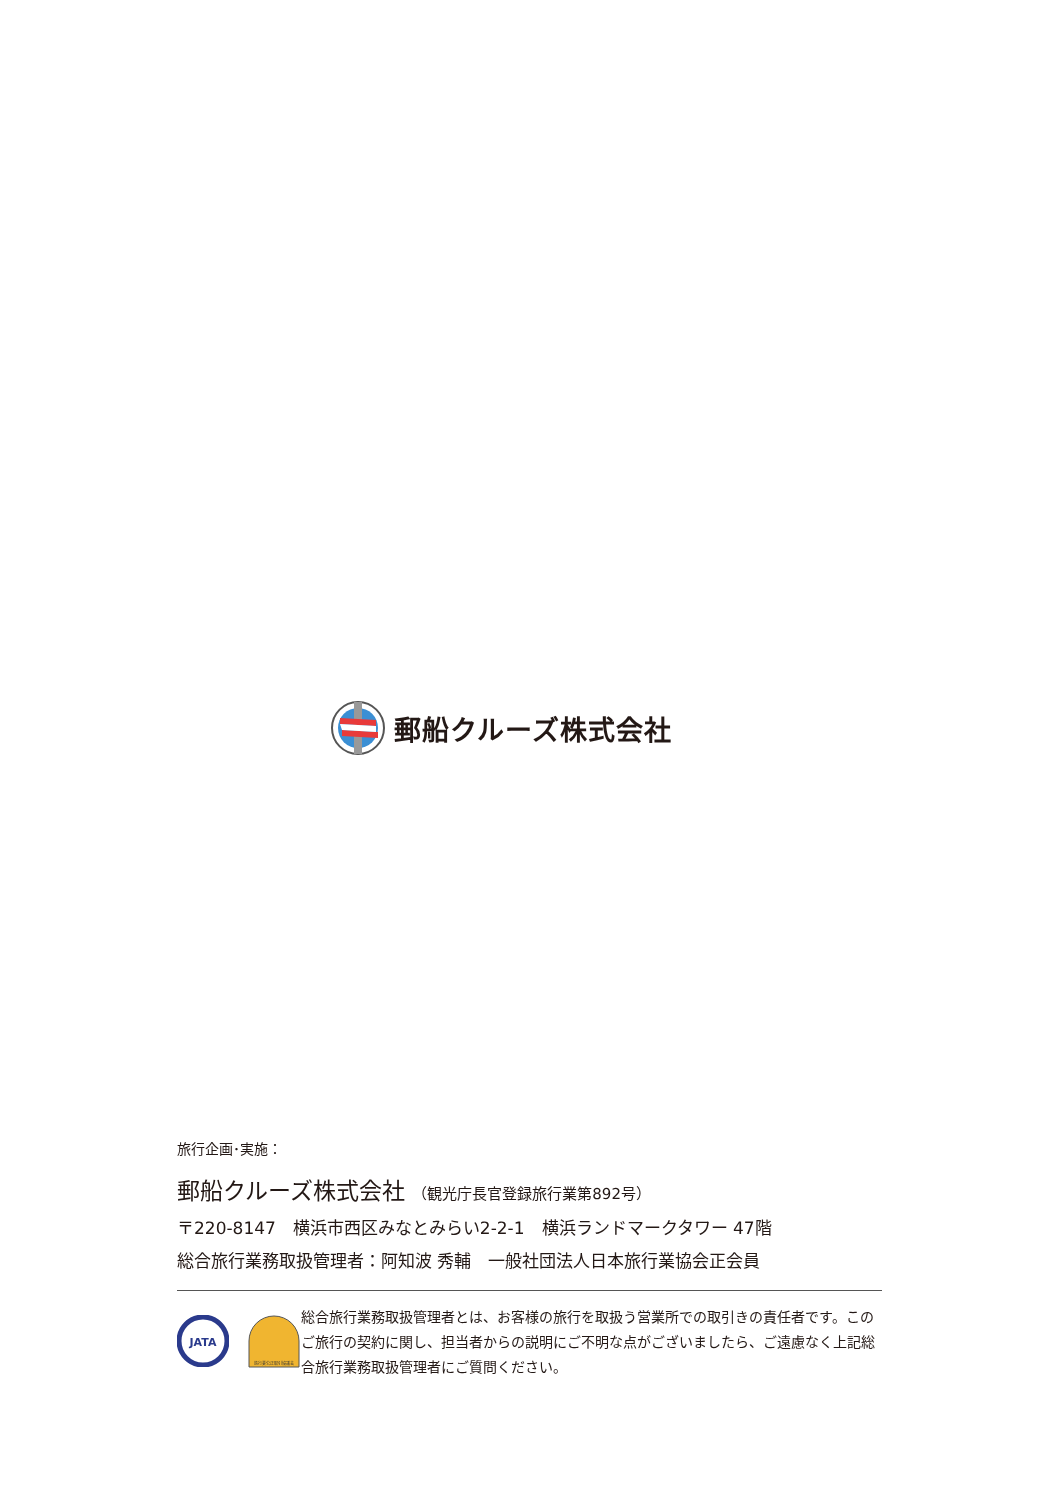郵船クルーズ株式会社
旅行企画･実施：
郵船クルーズ株式会社 （観光庁長官登録旅行業第892号）
〒220-8147　横浜市西区みなとみらい2-2-1　横浜ランドマークタワー 47階
総合旅行業務取扱管理者：阿知波 秀輔　一般社団法人日本旅行業協会正会員
JATA
旅行業公正取引協議会
総合旅行業務取扱管理者とは、お客様の旅行を取扱う営業所での取引きの責任者です。このご旅行の契約に関し、担当者からの説明にご不明な点がございましたら、ご遠慮なく上記総合旅行業務取扱管理者にご質問ください。